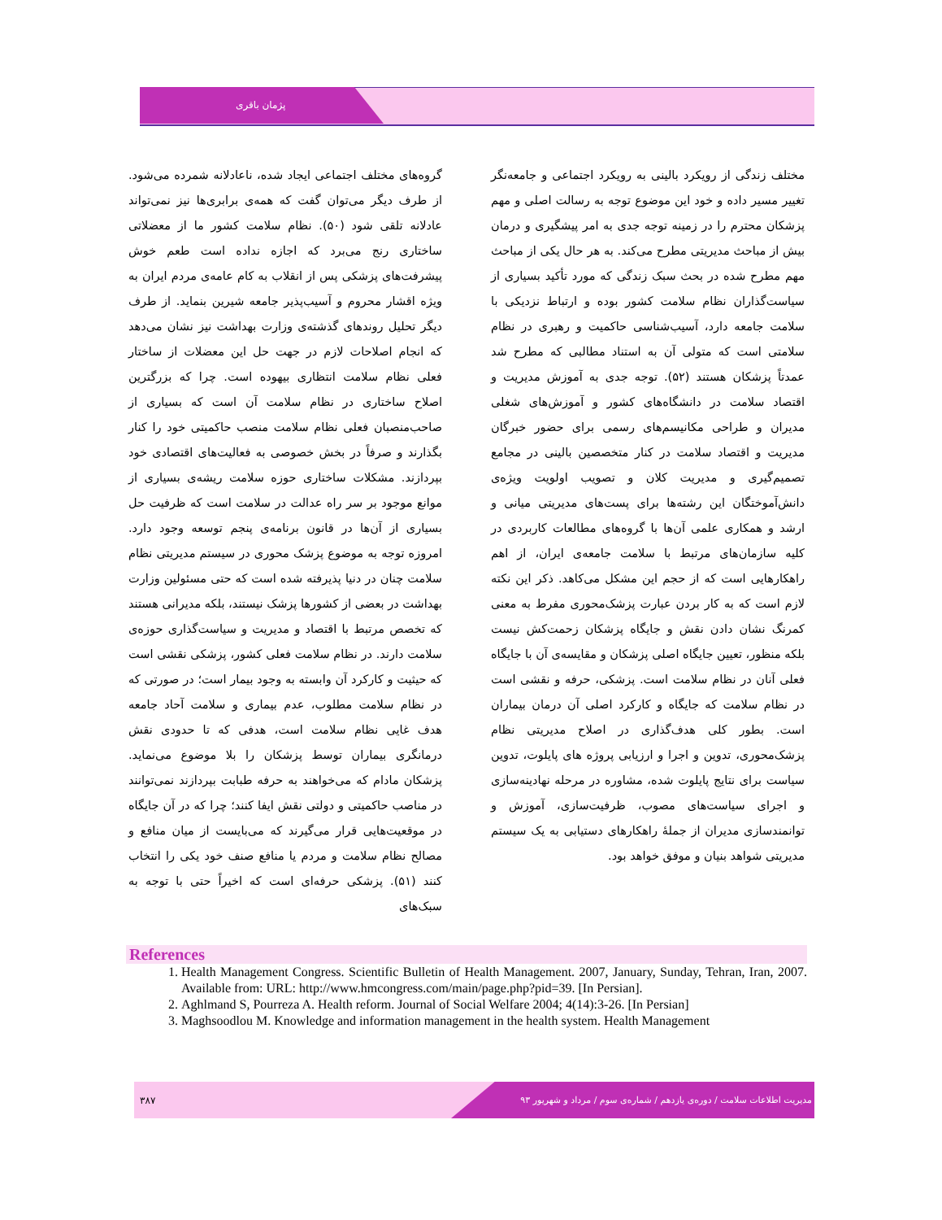پژمان باقری
گروه‌های مختلف اجتماعی ایجاد شده، ناعادلانه شمرده می‌شود. از طرف دیگر می‌توان گفت که همه‌ی برابری‌ها نیز نمی‌تواند عادلانه تلقی شود (۵۰). نظام سلامت کشور ما از معضلاتی ساختاری رنج می‌برد که اجازه نداده است طعم خوش پیشرفت‌های پزشکی پس از انقلاب به کام عامه‌ی مردم ایران به ویژه اقشار محروم و آسیب‌پذیر جامعه شیرین بنماید. از طرف دیگر تحلیل روندهای گذشته‌ی وزارت بهداشت نیز نشان می‌دهد که انجام اصلاحات لازم در جهت حل این معضلات از ساختار فعلی نظام سلامت انتظاری بیهوده است. چرا که بزرگترین اصلاح ساختاری در نظام سلامت آن است که بسیاری از صاحب‌منصبان فعلی نظام سلامت منصب حاکمیتی خود را کنار بگذارند و صرفاً در بخش خصوصی به فعالیت‌های اقتصادی خود بپردازند. مشکلات ساختاری حوزه سلامت ریشه‌ی بسیاری از موانع موجود بر سر راه عدالت در سلامت است که ظرفیت حل بسیاری از آن‌ها در قانون برنامه‌ی پنجم توسعه وجود دارد. امروزه توجه به موضوع پزشک محوری در سیستم مدیریتی نظام سلامت چنان در دنیا پذیرفته شده است که حتی مسئولین وزارت بهداشت در بعضی از کشورها پزشک نیستند، بلکه مدیرانی هستند که تخصص مرتبط با اقتصاد و مدیریت و سیاست‌گذاری حوزه‌ی سلامت دارند. در نظام سلامت فعلی کشور، پزشکی نقشی است که حیثیت و کارکرد آن وابسته به وجود بیمار است؛ در صورتی که در نظام سلامت مطلوب، عدم بیماری و سلامت آحاد جامعه هدف غایی نظام سلامت است، هدفی که تا حدودی نقش درمانگری بیماران توسط پزشکان را بلا موضوع می‌نماید. پزشکان مادام که می‌خواهند به حرفه طبابت بپردازند نمی‌توانند در مناصب حاکمیتی و دولتی نقش ایفا کنند؛ چرا که در آن جایگاه در موقعیت‌هایی قرار می‌گیرند که می‌بایست از میان منافع و مصالح نظام سلامت و مردم یا منافع صنف خود یکی را انتخاب کنند (۵۱). پزشکی حرفه‌ای است که اخیراً حتی با توجه به سبک‌های
مختلف زندگی از رویکرد بالینی به رویکرد اجتماعی و جامعه‌نگر تغییر مسیر داده و خود این موضوع توجه به رسالت اصلی و مهم پزشکان محترم را در زمینه توجه جدی به امر پیشگیری و درمان بیش از مباحث مدیریتی مطرح می‌کند. به هر حال یکی از مباحث مهم مطرح شده در بحث سبک زندگی که مورد تأکید بسیاری از سیاست‌گذاران نظام سلامت کشور بوده و ارتباط نزدیکی با سلامت جامعه دارد، آسیب‌شناسی حاکمیت و رهبری در نظام سلامتی است که متولی آن به استناد مطالبی که مطرح شد عمدتاً پزشکان هستند (۵۲). توجه جدی به آموزش مدیریت و اقتصاد سلامت در دانشگاه‌های کشور و آموزش‌های شغلی مدیران و طراحی مکانیسم‌های رسمی برای حضور خبرگان مدیریت و اقتصاد سلامت در کنار متخصصین بالینی در مجامع تصمیم‌گیری و مدیریت کلان و تصویب اولویت ویژه‌ی دانش‌آموختگان این رشته‌ها برای پست‌های مدیریتی میانی و ارشد و همکاری علمی آن‌ها با گروه‌های مطالعات کاربردی در کلیه سازمان‌های مرتبط با سلامت جامعه‌ی ایران، از اهم راهکارهایی است که از حجم این مشکل می‌کاهد. ذکر این نکته لازم است که به کار بردن عبارت پزشک‌محوری مفرط به معنی کمرنگ نشان دادن نقش و جایگاه پزشکان زحمت‌کش نیست بلکه منظور، تعیین جایگاه اصلی پزشکان و مقایسه‌ی آن با جایگاه فعلی آنان در نظام سلامت است. پزشکی، حرفه و نقشی است در نظام سلامت که جایگاه و کارکرد اصلی آن درمان بیماران است. بطور کلی هدف‌گذاری در اصلاح مدیریتی نظام پزشک‌محوری، تدوین و اجرا و ارزیابی پروژه های پایلوت، تدوین سیاست برای نتایج پایلوت شده، مشاوره در مرحله نهادینه‌سازی و اجرای سیاست‌های مصوب، ظرفیت‌سازی، آموزش و توانمندسازی مدیران از جملهٔ راهکارهای دستیابی به یک سیستم مدیریتی شواهد بنیان و موفق خواهد بود.
References
1. Health Management Congress. Scientific Bulletin of Health Management. 2007, January, Sunday, Tehran, Iran, 2007. Available from: URL: http://www.hmcongress.com/main/page.php?pid=39. [In Persian].
2. Aghlmand S, Pourreza A. Health reform. Journal of Social Welfare 2004; 4(14):3-26. [In Persian]
3. Maghsoodlou M. Knowledge and information management in the health system. Health Management
۳۸۷
مدیریت اطلاعات سلامت / دوره‌ی یازدهم / شماره‌ی سوم / مرداد و شهریور ۹۳